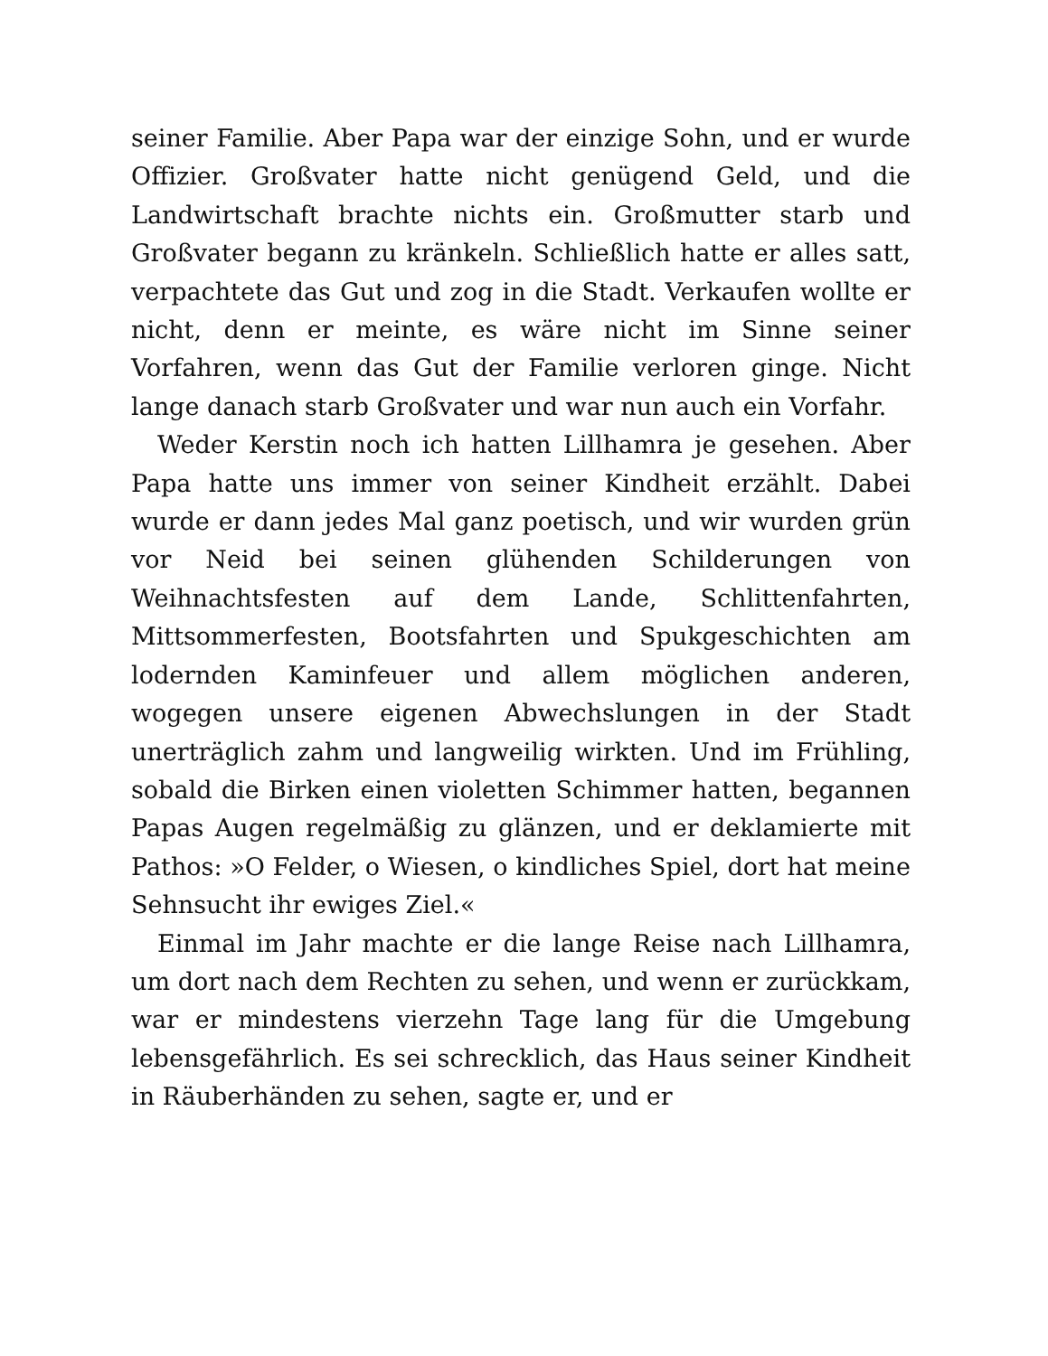seiner Familie. Aber Papa war der einzige Sohn, und er wurde Offizier. Großvater hatte nicht genügend Geld, und die Landwirtschaft brachte nichts ein. Großmutter starb und Großvater begann zu kränkeln. Schließlich hatte er alles satt, verpachtete das Gut und zog in die Stadt. Verkaufen wollte er nicht, denn er meinte, es wäre nicht im Sinne seiner Vorfahren, wenn das Gut der Familie verloren ginge. Nicht lange danach starb Großvater und war nun auch ein Vorfahr.
Weder Kerstin noch ich hatten Lillhamra je gesehen. Aber Papa hatte uns immer von seiner Kindheit erzählt. Dabei wurde er dann jedes Mal ganz poetisch, und wir wurden grün vor Neid bei seinen glühenden Schilderungen von Weihnachtsfesten auf dem Lande, Schlittenfahrten, Mittsommerfesten, Bootsfahrten und Spukgeschichten am lodernden Kaminfeuer und allem möglichen anderen, wogegen unsere eigenen Abwechslungen in der Stadt unerträglich zahm und langweilig wirkten. Und im Frühling, sobald die Birken einen violetten Schimmer hatten, begannen Papas Augen regelmäßig zu glänzen, und er deklamierte mit Pathos: »O Felder, o Wiesen, o kindliches Spiel, dort hat meine Sehnsucht ihr ewiges Ziel.«
Einmal im Jahr machte er die lange Reise nach Lillhamra, um dort nach dem Rechten zu sehen, und wenn er zurückkam, war er mindestens vierzehn Tage lang für die Umgebung lebensgefährlich. Es sei schrecklich, das Haus seiner Kindheit in Räuberhänden zu sehen, sagte er, und er